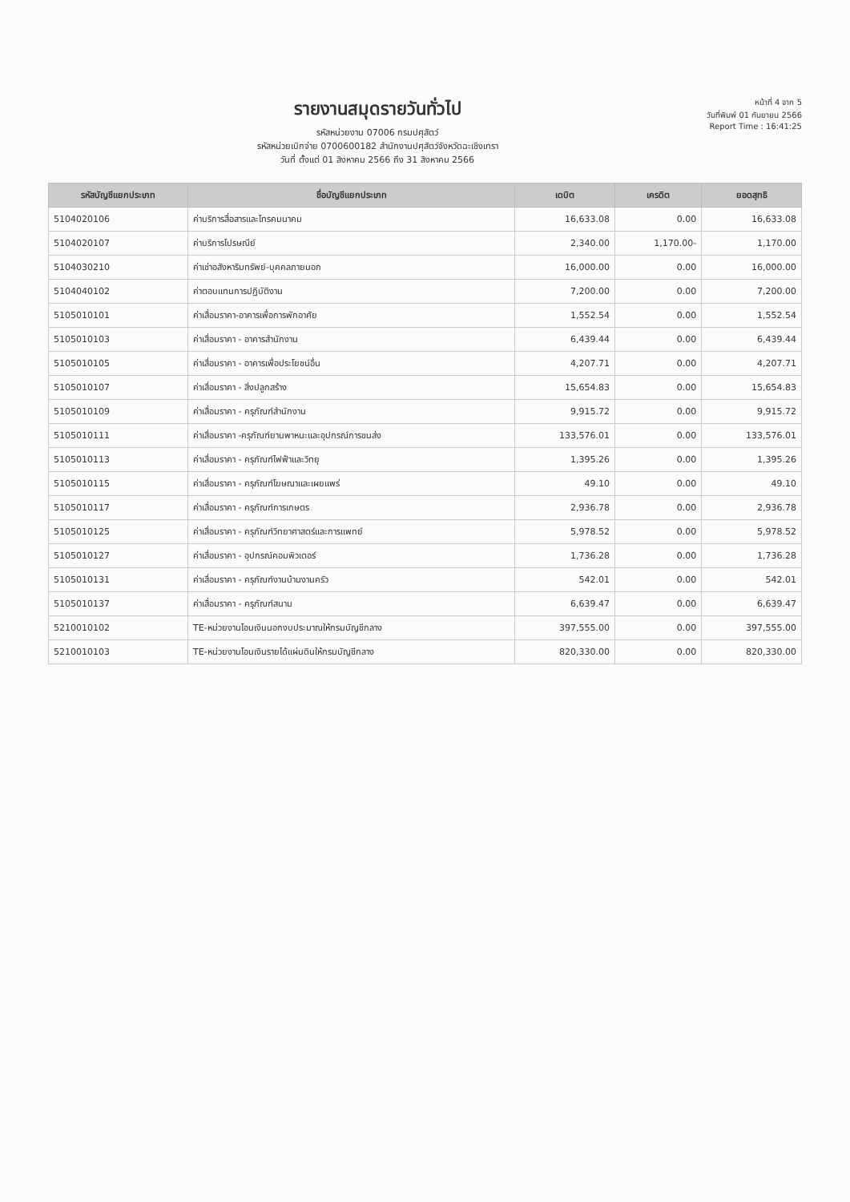รายงานสมุดรายวันทั่วไป
รหัสหน่วยงาน 07006 กรมปศุสัตว์
รหัสหน่วยเบิกจ่าย 0700600182 สำนักงานปศุสัตว์จังหวัดฉะเชิงเทรา
วันที่ ตั้งแต่ 01 สิงหาคม 2566 ถึง 31 สิงหาคม 2566
หน้าที่ 4 จาก 5
วันที่พิมพ์ 01 กันยายน 2566
Report Time : 16:41:25
| รหัสบัญชีแยกประเภท | ชื่อบัญชีแยกประเภท | เดบิต | เครดิต | ยอดสุทธิ |
| --- | --- | --- | --- | --- |
| 5104020106 | ค่าบริการสื่อสารและโทรคมนาคม | 16,633.08 | 0.00 | 16,633.08 |
| 5104020107 | ค่าบริการไปรษณีย์ | 2,340.00 | 1,170.00- | 1,170.00 |
| 5104030210 | ค่าเช่าอสังหาริมทรัพย์-บุคคลภายนอก | 16,000.00 | 0.00 | 16,000.00 |
| 5104040102 | ค่าตอบแทนการปฏิบัติงาน | 7,200.00 | 0.00 | 7,200.00 |
| 5105010101 | ค่าเสื่อมราคา-อาคารเพื่อการพักอาศัย | 1,552.54 | 0.00 | 1,552.54 |
| 5105010103 | ค่าเสื่อมราคา - อาคารสำนักงาน | 6,439.44 | 0.00 | 6,439.44 |
| 5105010105 | ค่าเสื่อมราคา - อาคารเพื่อประโยชน์อื่น | 4,207.71 | 0.00 | 4,207.71 |
| 5105010107 | ค่าเสื่อมราคา - สิ่งปลูกสร้าง | 15,654.83 | 0.00 | 15,654.83 |
| 5105010109 | ค่าเสื่อมราคา - ครุภัณฑ์สำนักงาน | 9,915.72 | 0.00 | 9,915.72 |
| 5105010111 | ค่าเสื่อมราคา -ครุภัณฑ์ยานพาหนะและอุปกรณ์การขนส่ง | 133,576.01 | 0.00 | 133,576.01 |
| 5105010113 | ค่าเสื่อมราคา - ครุภัณฑ์ไฟฟ้าและวิทยุ | 1,395.26 | 0.00 | 1,395.26 |
| 5105010115 | ค่าเสื่อมราคา - ครุภัณฑ์โฆษณาและเผยแพร่ | 49.10 | 0.00 | 49.10 |
| 5105010117 | ค่าเสื่อมราคา - ครุภัณฑ์การเกษตร | 2,936.78 | 0.00 | 2,936.78 |
| 5105010125 | ค่าเสื่อมราคา - ครุภัณฑ์วิทยาศาสตร์และการแพทย์ | 5,978.52 | 0.00 | 5,978.52 |
| 5105010127 | ค่าเสื่อมราคา - อุปกรณ์คอมพิวเตอร์ | 1,736.28 | 0.00 | 1,736.28 |
| 5105010131 | ค่าเสื่อมราคา - ครุภัณฑ์งานบ้านงานครัว | 542.01 | 0.00 | 542.01 |
| 5105010137 | ค่าเสื่อมราคา - ครุภัณฑ์สนาม | 6,639.47 | 0.00 | 6,639.47 |
| 5210010102 | TE-หน่วยงานโอนเงินนอกงบประมาณให้กรมบัญชีกลาง | 397,555.00 | 0.00 | 397,555.00 |
| 5210010103 | TE-หน่วยงานโอนเงินรายได้แผ่นดินให้กรมบัญชีกลาง | 820,330.00 | 0.00 | 820,330.00 |